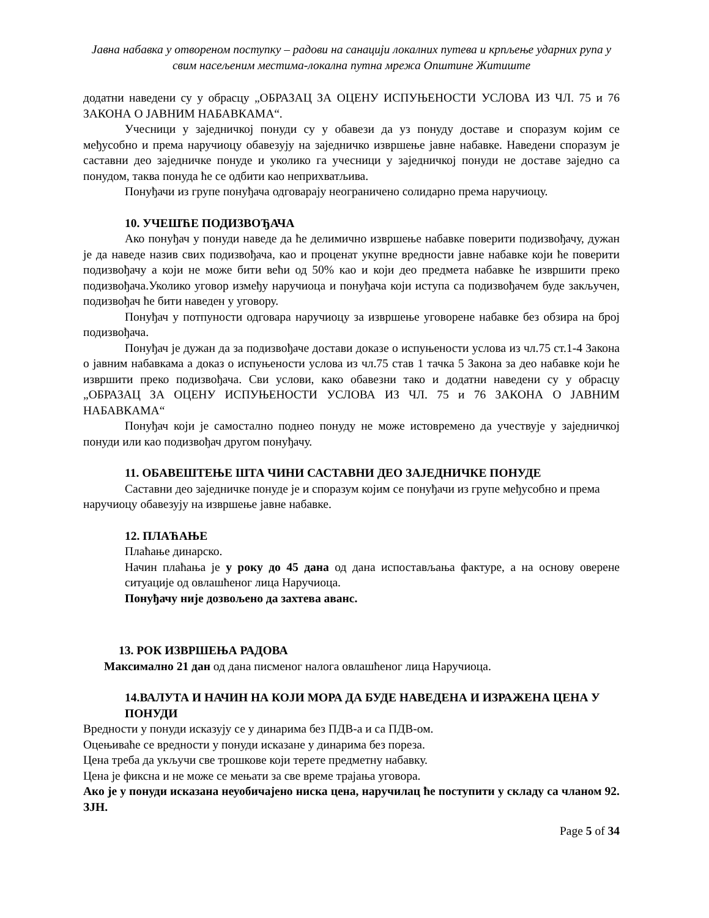Јавна набавка у отвореном поступку – радови на санацији локалних путева и крпљење ударних рупа у свим насељеним местима-локална путна мрежа Општине Житиште
додатни наведени су у обрасцу „ОБРАЗАЦ ЗА ОЦЕНУ ИСПУЊЕНОСТИ УСЛОВА ИЗ ЧЛ. 75 и 76 ЗАКОНА О ЈАВНИМ НАБАВКАМА“.
Учесници у заједничкој понуди су у обавези да уз понуду доставе и споразум којим се међусобно и према наручиоцу обавезују на заједничко извршење јавне набавке. Наведени споразум је саставни део заједничке понуде и уколико га учесници у заједничкој понуди не доставе заједно са понудом, таква понуда ће се одбити као неприхватљива.
Понуђачи из групе понуђача одговарају неограничено солидарно према наручиоцу.
10. УЧЕШЋЕ ПОДИЗВОЂАЧА
Ако понуђач у понуди наведе да ће делимично извршење набавке поверити подизвођачу, дужан је да наведе назив свих подизвођача, као и проценат укупне вредности јавне набавке који ће поверити подизвођачу а који не може бити већи од 50% као и који део предмета набавке ће извршити преко подизвођача.Уколико уговор између наручиоца и понуђача који иступа са подизвођачем буде закључен, подизвођач ће бити наведен у уговору.
Понуђач у потпуности одговара наручиоцу за извршење уговорене набавке без обзира на број подизвођача.
Понуђач је дужан да за подизвођаче достави доказе о испуњености услова из чл.75 ст.1-4 Закона о јавним набавкама а доказ о испуњености услова из чл.75 став 1 тачка 5 Закона за део набавке који ће извршити преко подизвођача. Сви услови, како обавезни тако и додатни наведени су у обрасцу „ОБРАЗАЦ ЗА ОЦЕНУ ИСПУЊЕНОСТИ УСЛОВА ИЗ ЧЛ. 75 и 76 ЗАКОНА О ЈАВНИМ НАБАВКАМА“
Понуђач који је самостално поднео понуду не може истовремено да учествује у заједничкој понуди или као подизвођач другом понуђачу.
11. ОБАВЕШТЕЊЕ ШТА ЧИНИ САСТАВНИ ДЕО ЗАЈЕДНИЧКЕ ПОНУДЕ
Саставни део заједничке понуде је и споразум којим се понуђачи из групе међусобно и према наручиоцу обавезују на извршење јавне набавке.
12. ПЛАЋАЊЕ
Плаћање динарско.
Начин плаћања је у року до 45 дана од дана испостављања фактуре, а на основу оверене ситуације од овлашћеног лица Наручиоца.
Понуђачу није дозвољено да захтева аванс.
13. РОК ИЗВРШЕЊА РАДОВА
Максимално 21 дан од дана писменог налога овлашћеног лица Наручиоца.
14.ВАЛУТА И НАЧИН НА КОЈИ МОРА ДА БУДЕ НАВЕДЕНА И ИЗРАЖЕНА ЦЕНА У ПОНУДИ
Вредности у понуди исказују се у динарима без ПДВ-а и са ПДВ-ом.
Оцењиваће се вредности у понуди исказане у динарима без пореза.
Цена треба да укључи све трошкове који терете предметну набавку.
Цена је фиксна и не може се мењати за све време трајања уговора.
Ако је у понуди исказана неуобичајено ниска цена, наручилац ће поступити у складу са чланом 92. ЗЈН.
Page 5 of 34